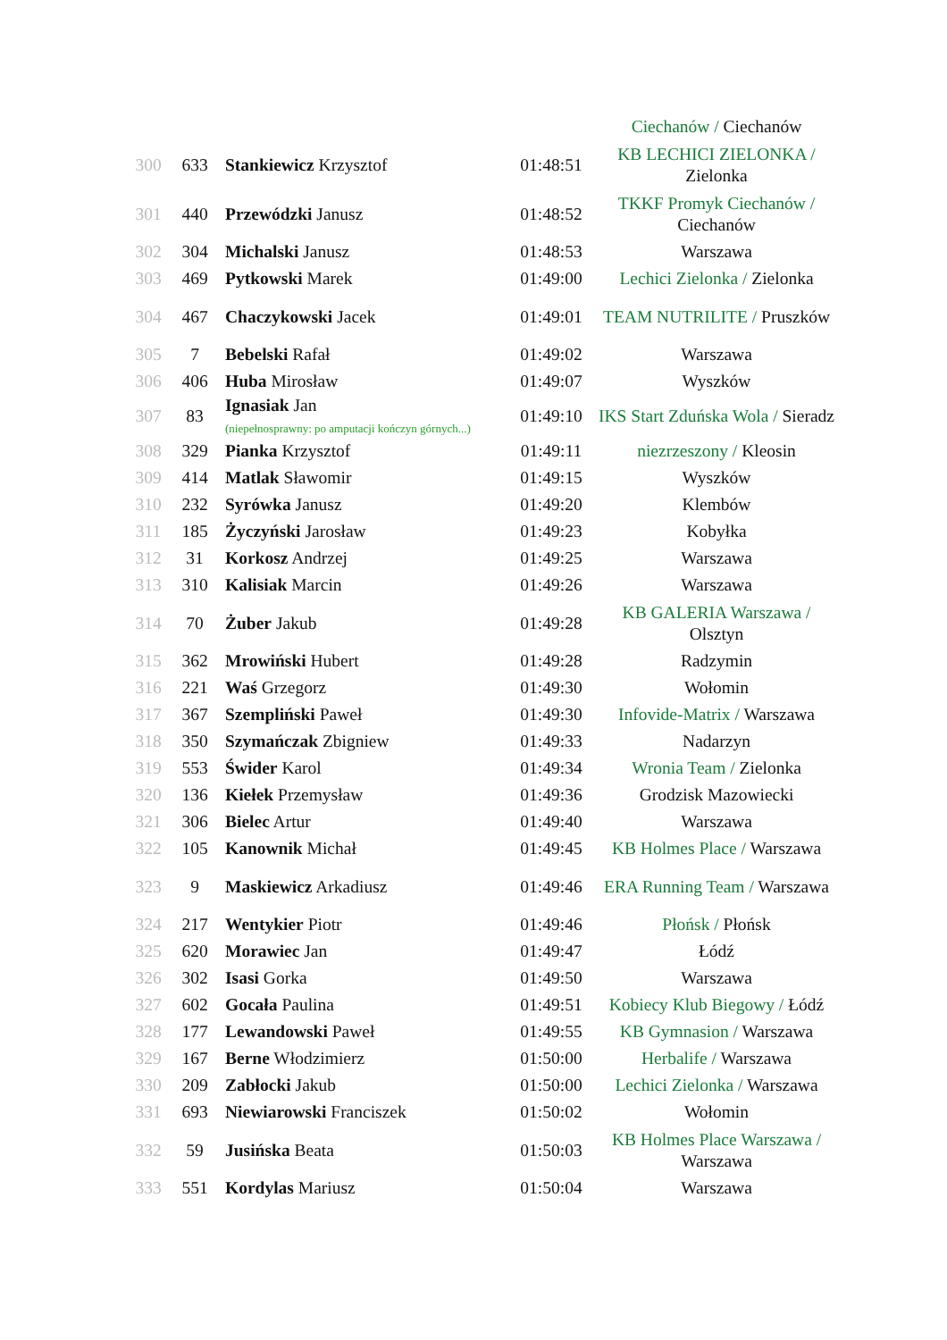| | | | | Ciechanów / Ciechanów |
| 300 | 633 | Stankiewicz Krzysztof | 01:48:51 | KB LECHICI ZIELONKA / Zielonka |
| 301 | 440 | Przewódzki Janusz | 01:48:52 | TKKF Promyk Ciechanów / Ciechanów |
| 302 | 304 | Michalski Janusz | 01:48:53 | Warszawa |
| 303 | 469 | Pytkowski Marek | 01:49:00 | Lechici Zielonka / Zielonka |
| 304 | 467 | Chaczykowski Jacek | 01:49:01 | TEAM NUTRILITE / Pruszków |
| 305 | 7 | Bebelski Rafał | 01:49:02 | Warszawa |
| 306 | 406 | Huba Mirosław | 01:49:07 | Wyszków |
| 307 | 83 | Ignasiak Jan (niepełnosprawny: po amputacji kończyn górnych...) | 01:49:10 | IKS Start Zduńska Wola / Sieradz |
| 308 | 329 | Pianka Krzysztof | 01:49:11 | niezrzeszony / Kleosin |
| 309 | 414 | Matlak Sławomir | 01:49:15 | Wyszków |
| 310 | 232 | Syrówka Janusz | 01:49:20 | Klembów |
| 311 | 185 | Życzyński Jarosław | 01:49:23 | Kobyłka |
| 312 | 31 | Korkosz Andrzej | 01:49:25 | Warszawa |
| 313 | 310 | Kalisiak Marcin | 01:49:26 | Warszawa |
| 314 | 70 | Żuber Jakub | 01:49:28 | KB GALERIA Warszawa / Olsztyn |
| 315 | 362 | Mrowiński Hubert | 01:49:28 | Radzymin |
| 316 | 221 | Waś Grzegorz | 01:49:30 | Wołomin |
| 317 | 367 | Szempliński Paweł | 01:49:30 | Infovide-Matrix / Warszawa |
| 318 | 350 | Szymańczak Zbigniew | 01:49:33 | Nadarzyn |
| 319 | 553 | Świder Karol | 01:49:34 | Wronia Team / Zielonka |
| 320 | 136 | Kiełek Przemysław | 01:49:36 | Grodzisk Mazowiecki |
| 321 | 306 | Bielec Artur | 01:49:40 | Warszawa |
| 322 | 105 | Kanownik Michał | 01:49:45 | KB Holmes Place / Warszawa |
| 323 | 9 | Maskiewicz Arkadiusz | 01:49:46 | ERA Running Team / Warszawa |
| 324 | 217 | Wentykier Piotr | 01:49:46 | Płońsk / Płońsk |
| 325 | 620 | Morawiec Jan | 01:49:47 | Łódź |
| 326 | 302 | Isasi Gorka | 01:49:50 | Warszawa |
| 327 | 602 | Gocała Paulina | 01:49:51 | Kobiecy Klub Biegowy / Łódź |
| 328 | 177 | Lewandowski Paweł | 01:49:55 | KB Gymnasion / Warszawa |
| 329 | 167 | Berne Włodzimierz | 01:50:00 | Herbalife / Warszawa |
| 330 | 209 | Zabłocki Jakub | 01:50:00 | Lechici Zielonka / Warszawa |
| 331 | 693 | Niewiarowski Franciszek | 01:50:02 | Wołomin |
| 332 | 59 | Jusińska Beata | 01:50:03 | KB Holmes Place Warszawa / Warszawa |
| 333 | 551 | Kordylas Mariusz | 01:50:04 | Warszawa |